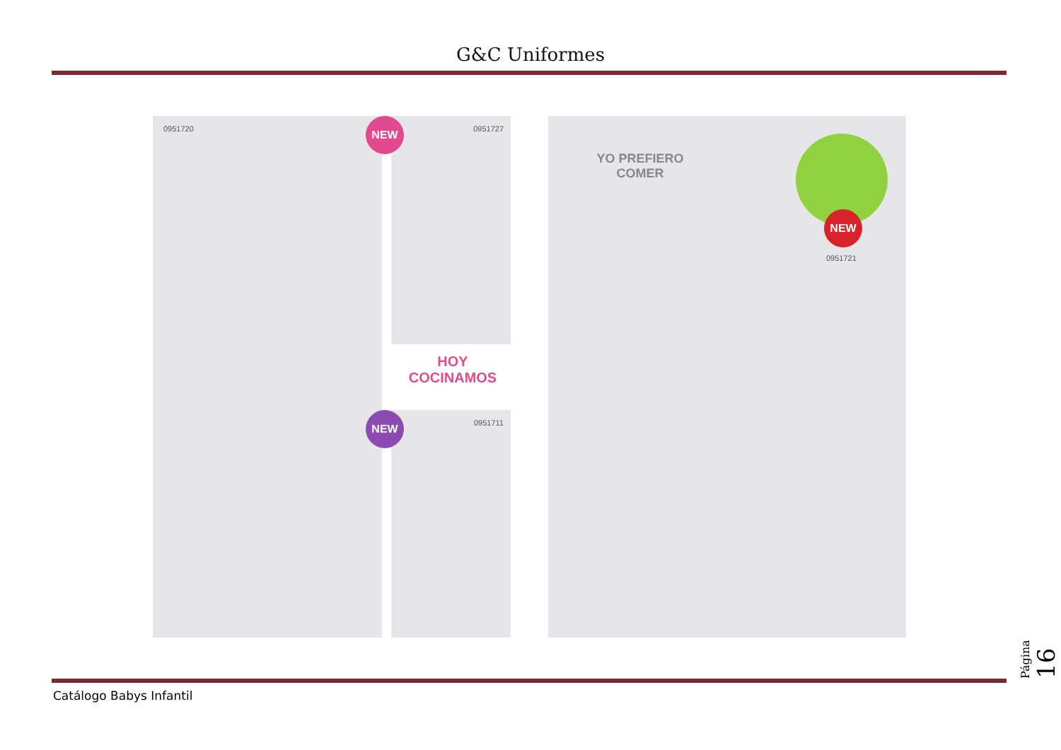G&C Uniformes
0951720 0951727
NEW
HOY
COCINAMOS
0951711
NEW
YO PREFIERO
COMER
NEW
0951721
Catálogo Babys Infantil
Página 16